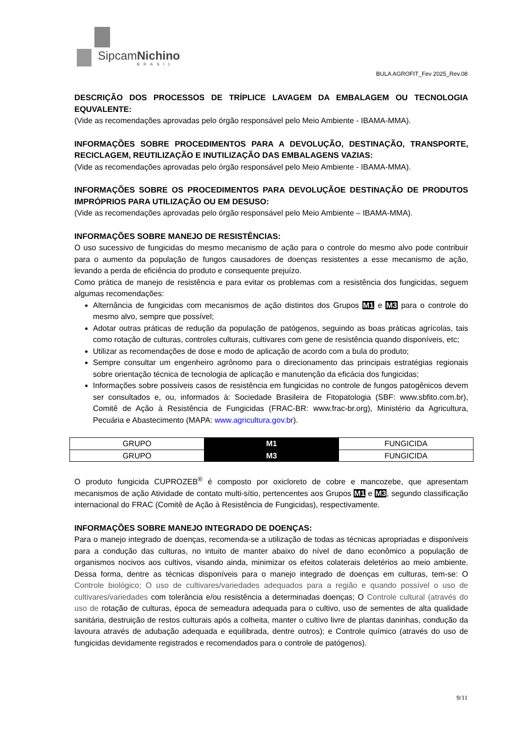SipcamNichino
BRASIL
BULA AGROFIT_Fev 2025_Rev.08
DESCRIÇÃO DOS PROCESSOS DE TRÍPLICE LAVAGEM DA EMBALAGEM OU TECNOLOGIA EQUVALENTE:
(Vide as recomendações aprovadas pelo órgão responsável pelo Meio Ambiente - IBAMA-MMA).
INFORMAÇÕES SOBRE PROCEDIMENTOS PARA A DEVOLUÇÃO, DESTINAÇÃO, TRANSPORTE, RECICLAGEM, REUTILIZAÇÃO E INUTILIZAÇÃO DAS EMBALAGENS VAZIAS:
(Vide as recomendações aprovadas pelo órgão responsável pelo Meio Ambiente - IBAMA-MMA).
INFORMAÇÕES SOBRE OS PROCEDIMENTOS PARA DEVOLUÇÃOE DESTINAÇÃO DE PRODUTOS IMPRÓPRIOS PARA UTILIZAÇÃO OU EM DESUSO:
(Vide as recomendações aprovadas pelo órgão responsável pelo Meio Ambiente – IBAMA-MMA).
INFORMAÇÕES SOBRE MANEJO DE RESISTÊNCIAS:
O uso sucessivo de fungicidas do mesmo mecanismo de ação para o controle do mesmo alvo pode contribuir para o aumento da população de fungos causadores de doenças resistentes a esse mecanismo de ação, levando a perda de eficiência do produto e consequente prejuízo.
Como prática de manejo de resistência e para evitar os problemas com a resistência dos fungicidas, seguem algumas recomendações:
Alternância de fungicidas com mecanismos de ação distintos dos Grupos M1 e M3 para o controle do mesmo alvo, sempre que possível;
Adotar outras práticas de redução da população de patógenos, seguindo as boas práticas agrícolas, tais como rotação de culturas, controles culturais, cultivares com gene de resistência quando disponíveis, etc;
Utilizar as recomendações de dose e modo de aplicação de acordo com a bula do produto;
Sempre consultar um engenheiro agrônomo para o direcionamento das principais estratégias regionais sobre orientação técnica de tecnologia de aplicação e manutenção da eficácia dos fungicidas;
Informações sobre possíveis casos de resistência em fungicidas no controle de fungos patogênicos devem ser consultados e, ou, informados à: Sociedade Brasileira de Fitopatologia (SBF: www.sbfito.com.br), Comitê de Ação à Resistência de Fungicidas (FRAC-BR: www.frac-br.org), Ministério da Agricultura, Pecuária e Abastecimento (MAPA: www.agricultura.gov.br).
| GRUPO | M1 | FUNGICIDA |
| GRUPO | M3 | FUNGICIDA |
O produto fungicida CUPROZEB<sup>®</sup> é composto por oxicloreto de cobre e mancozebe, que apresentam mecanismos de ação Atividade de contato multi-sítio, pertencentes aos Grupos M1 e M3, segundo classificação internacional do FRAC (Comitê de Ação à Resistência de Fungicidas), respectivamente.
INFORMAÇÕES SOBRE MANEJO INTEGRADO DE DOENÇAS:
Para o manejo integrado de doenças, recomenda-se a utilização de todas as técnicas apropriadas e disponíveis para a condução das culturas, no intuito de manter abaixo do nível de dano econômico a população de organismos nocivos aos cultivos, visando ainda, minimizar os efeitos colaterais deletérios ao meio ambiente. Dessa forma, dentre as técnicas disponíveis para o manejo integrado de doenças em culturas, tem-se: O Controle biológico; O uso de cultivares/variedades adequados para a região e quando possível o uso de cultivares/variedades com tolerância e/ou resistência a determinadas doenças; O Controle cultural (através do uso de rotação de culturas, época de semeadura adequada para o cultivo, uso de sementes de alta qualidade sanitária, destruição de restos culturais após a colheita, manter o cultivo livre de plantas daninhas, condução da lavoura através de adubação adequada e equilibrada, dentre outros); e Controle químico (através do uso de fungicidas devidamente registrados e recomendados para o controle de patógenos).
9/11